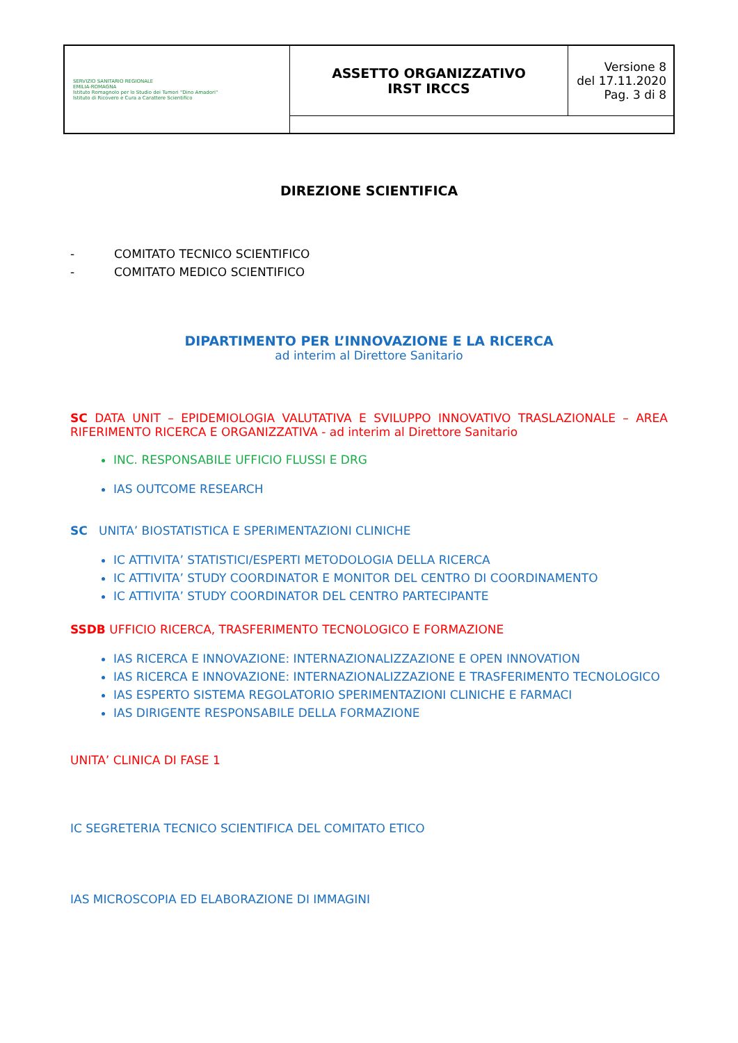| SERVIZIO SANITARIO REGIONALE EMILIA-ROMAGNA Istituto Romagnolo per lo Studio dei Tumori "Dino Amadori" Istituto di Ricovero e Cura a Carattere Scientifico | ASSETTO ORGANIZZATIVO IRST IRCCS | Versione 8 del 17.11.2020 Pag. 3 di 8 |
DIREZIONE SCIENTIFICA
- COMITATO TECNICO SCIENTIFICO
- COMITATO MEDICO SCIENTIFICO
DIPARTIMENTO PER L’INNOVAZIONE E LA RICERCA
ad interim al Direttore Sanitario
SC DATA UNIT – EPIDEMIOLOGIA VALUTATIVA E SVILUPPO INNOVATIVO TRASLAZIONALE – AREA RIFERIMENTO RICERCA E ORGANIZZATIVA - ad interim al Direttore Sanitario
INC. RESPONSABILE UFFICIO FLUSSI E DRG
IAS OUTCOME RESEARCH
SC UNITA’ BIOSTATISTICA E SPERIMENTAZIONI CLINICHE
IC ATTIVITA’ STATISTICI/ESPERTI METODOLOGIA DELLA RICERCA
IC ATTIVITA’ STUDY COORDINATOR E MONITOR DEL CENTRO DI COORDINAMENTO
IC ATTIVITA’ STUDY COORDINATOR DEL CENTRO PARTECIPANTE
SSDB UFFICIO RICERCA, TRASFERIMENTO TECNOLOGICO E FORMAZIONE
IAS RICERCA E INNOVAZIONE: INTERNAZIONALIZZAZIONE E OPEN INNOVATION
IAS RICERCA E INNOVAZIONE: INTERNAZIONALIZZAZIONE E TRASFERIMENTO TECNOLOGICO
IAS ESPERTO SISTEMA REGOLATORIO SPERIMENTAZIONI CLINICHE E FARMACI
IAS DIRIGENTE RESPONSABILE DELLA FORMAZIONE
UNITA’ CLINICA DI FASE 1
IC SEGRETERIA TECNICO SCIENTIFICA DEL COMITATO ETICO
IAS MICROSCOPIA ED ELABORAZIONE DI IMMAGINI